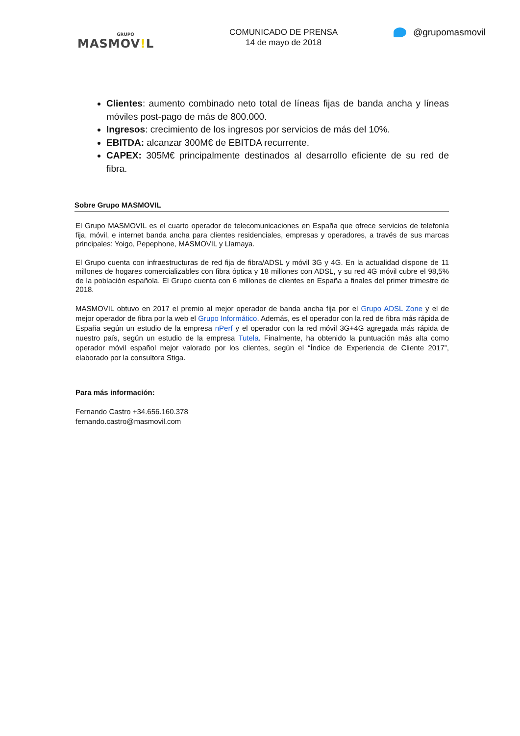GRUPO
MASMOV!L
COMUNICADO DE PRENSA
14 de mayo de 2018
@grupomasmovil
Clientes: aumento combinado neto total de líneas fijas de banda ancha y líneas móviles post-pago de más de 800.000.
Ingresos: crecimiento de los ingresos por servicios de más del 10%.
EBITDA: alcanzar 300M€ de EBITDA recurrente.
CAPEX: 305M€ principalmente destinados al desarrollo eficiente de su red de fibra.
Sobre Grupo MASMOVIL
El Grupo MASMOVIL es el cuarto operador de telecomunicaciones en España que ofrece servicios de telefonía fija, móvil, e internet banda ancha para clientes residenciales, empresas y operadores, a través de sus marcas principales: Yoigo, Pepephone, MASMOVIL y Llamaya.
El Grupo cuenta con infraestructuras de red fija de fibra/ADSL y móvil 3G y 4G. En la actualidad dispone de 11 millones de hogares comercializables con fibra óptica y 18 millones con ADSL, y su red 4G móvil cubre el 98,5% de la población española. El Grupo cuenta con 6 millones de clientes en España a finales del primer trimestre de 2018.
MASMOVIL obtuvo en 2017 el premio al mejor operador de banda ancha fija por el Grupo ADSL Zone y el de mejor operador de fibra por la web el Grupo Informático. Además, es el operador con la red de fibra más rápida de España según un estudio de la empresa nPerf y el operador con la red móvil 3G+4G agregada más rápida de nuestro país, según un estudio de la empresa Tutela. Finalmente, ha obtenido la puntuación más alta como operador móvil español mejor valorado por los clientes, según el “Índice de Experiencia de Cliente 2017”, elaborado por la consultora Stiga.
Para más información:
Fernando Castro +34.656.160.378
fernando.castro@masmovil.com